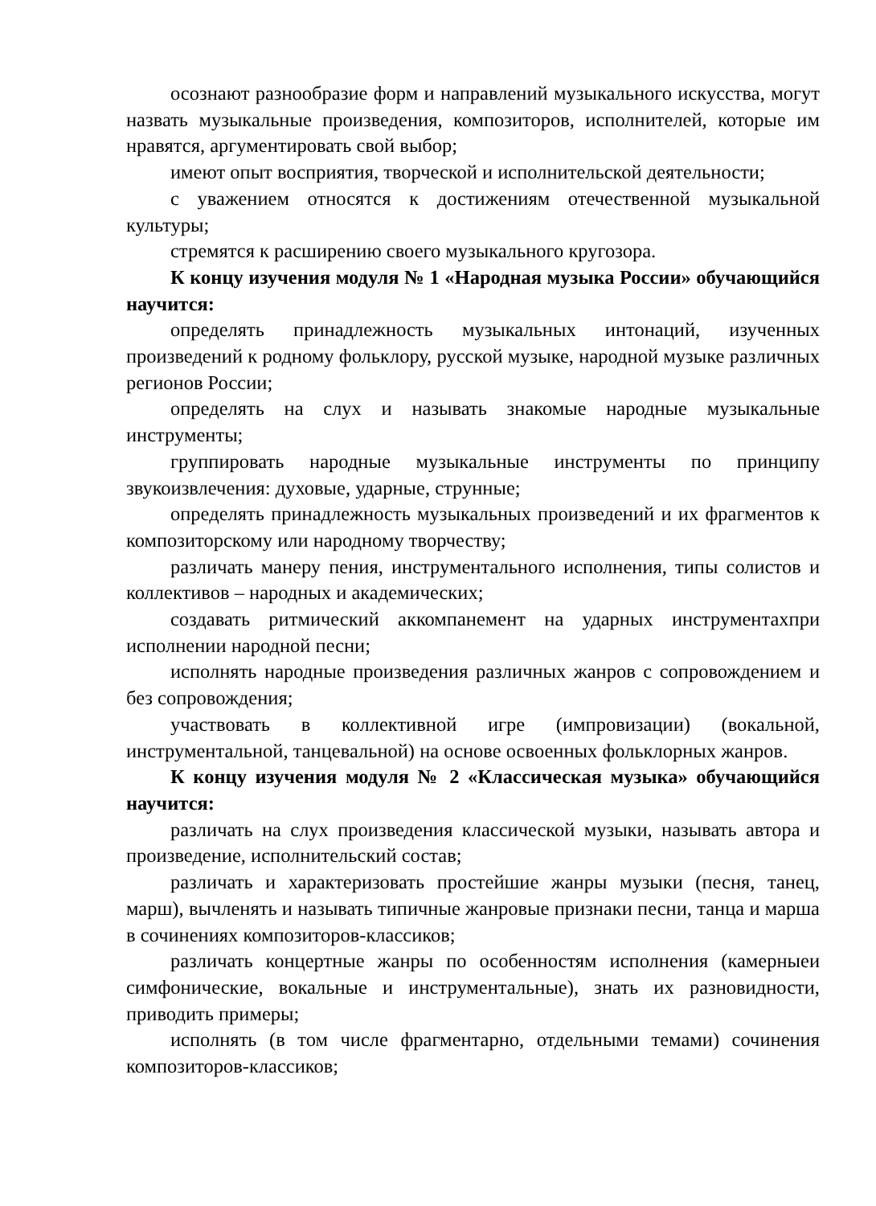осознают разнообразие форм и направлений музыкального искусства, могут назвать музыкальные произведения, композиторов, исполнителей, которые им нравятся, аргументировать свой выбор;
имеют опыт восприятия, творческой и исполнительской деятельности;
с уважением относятся к достижениям отечественной музыкальной культуры;
стремятся к расширению своего музыкального кругозора.
К концу изучения модуля № 1 «Народная музыка России» обучающийся научится:
определять принадлежность музыкальных интонаций, изученных произведений к родному фольклору, русской музыке, народной музыке различных регионов России;
определять на слух и называть знакомые народные музыкальные инструменты;
группировать народные музыкальные инструменты по принципу звукоизвлечения: духовые, ударные, струнные;
определять принадлежность музыкальных произведений и их фрагментов к композиторскому или народному творчеству;
различать манеру пения, инструментального исполнения, типы солистов и коллективов – народных и академических;
создавать ритмический аккомпанемент на ударных инструментахпри исполнении народной песни;
исполнять народные произведения различных жанров с сопровождением и без сопровождения;
участвовать в коллективной игре (импровизации) (вокальной, инструментальной, танцевальной) на основе освоенных фольклорных жанров.
К концу изучения модуля № 2 «Классическая музыка» обучающийся научится:
различать на слух произведения классической музыки, называть автора и произведение, исполнительский состав;
различать и характеризовать простейшие жанры музыки (песня, танец, марш), вычленять и называть типичные жанровые признаки песни, танца и марша в сочинениях композиторов-классиков;
различать концертные жанры по особенностям исполнения (камерныеи симфонические, вокальные и инструментальные), знать их разновидности, приводить примеры;
исполнять (в том числе фрагментарно, отдельными темами) сочинения композиторов-классиков;